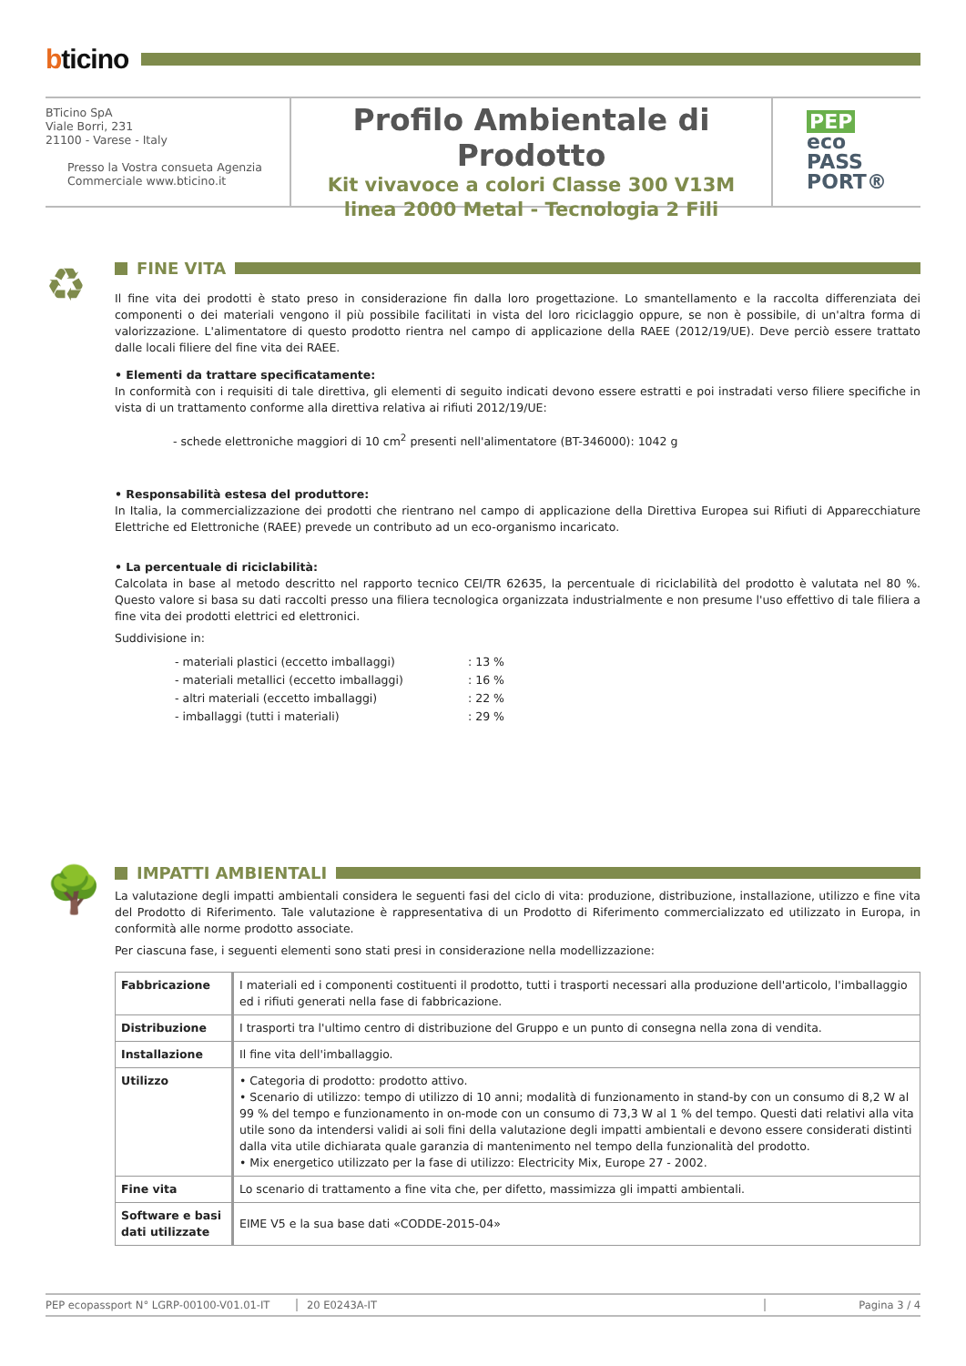bticino
BTicino SpA
Viale Borri, 231
21100 - Varese - Italy
Presso la Vostra consueta Agenzia
Commerciale www.bticino.it
Profilo Ambientale di Prodotto
Kit vivavoce a colori Classe 300 V13M
linea 2000 Metal - Tecnologia 2 Fili
PEP
eco
PASS
PORT®
♻
FINE VITA
Il fine vita dei prodotti è stato preso in considerazione fin dalla loro progettazione. Lo smantellamento e la raccolta differenziata dei componenti o dei materiali vengono il più possibile facilitati in vista del loro riciclaggio oppure, se non è possibile, di un'altra forma di valorizzazione. L'alimentatore di questo prodotto rientra nel campo di applicazione della RAEE (2012/19/UE). Deve perciò essere trattato dalle locali filiere del fine vita dei RAEE.
• Elementi da trattare specificatamente:
In conformità con i requisiti di tale direttiva, gli elementi di seguito indicati devono essere estratti e poi instradati verso filiere specifiche in vista di un trattamento conforme alla direttiva relativa ai rifiuti 2012/19/UE:
- schede elettroniche maggiori di 10 cm<sup>2</sup> presenti nell'alimentatore (BT-346000): 1042 g
• Responsabilità estesa del produttore:
In Italia, la commercializzazione dei prodotti che rientrano nel campo di applicazione della Direttiva Europea sui Rifiuti di Apparecchiature Elettriche ed Elettroniche (RAEE) prevede un contributo ad un eco-organismo incaricato.
• La percentuale di riciclabilità:
Calcolata in base al metodo descritto nel rapporto tecnico CEI/TR 62635, la percentuale di riciclabilità del prodotto è valutata nel 80 %. Questo valore si basa su dati raccolti presso una filiera tecnologica organizzata industrialmente e non presume l'uso effettivo di tale filiera a fine vita dei prodotti elettrici ed elettronici.
Suddivisione in:
| - materiali plastici (eccetto imballaggi) | : 13 % |
| - materiali metallici (eccetto imballaggi) | : 16 % |
| - altri materiali (eccetto imballaggi) | : 22 % |
| - imballaggi (tutti i materiali) | : 29 % |
🌳
IMPATTI AMBIENTALI
La valutazione degli impatti ambientali considera le seguenti fasi del ciclo di vita: produzione, distribuzione, installazione, utilizzo e fine vita del Prodotto di Riferimento. Tale valutazione è rappresentativa di un Prodotto di Riferimento commercializzato ed utilizzato in Europa, in conformità alle norme prodotto associate.
Per ciascuna fase, i seguenti elementi sono stati presi in considerazione nella modellizzazione:
| Fabbricazione | I materiali ed i componenti costituenti il prodotto, tutti i trasporti necessari alla produzione dell'articolo, l'imballaggio ed i rifiuti generati nella fase di fabbricazione. |
| Distribuzione | I trasporti tra l'ultimo centro di distribuzione del Gruppo e un punto di consegna nella zona di vendita. |
| Installazione | Il fine vita dell'imballaggio. |
| Utilizzo | • Categoria di prodotto: prodotto attivo. • Scenario di utilizzo: tempo di utilizzo di 10 anni; modalità di funzionamento in stand-by con un consumo di 8,2 W al 99 % del tempo e funzionamento in on-mode con un consumo di 73,3 W al 1 % del tempo. Questi dati relativi alla vita utile sono da intendersi validi ai soli fini della valutazione degli impatti ambientali e devono essere considerati distinti dalla vita utile dichiarata quale garanzia di mantenimento nel tempo della funzionalità del prodotto. • Mix energetico utilizzato per la fase di utilizzo: Electricity Mix, Europe 27 - 2002. |
| Fine vita | Lo scenario di trattamento a fine vita che, per difetto, massimizza gli impatti ambientali. |
| Software e basi dati utilizzate | EIME V5 e la sua base dati «CODDE-2015-04» |
PEP ecopassport N° LGRP-00100-V01.01-IT 20 E0243A-IT Pagina 3 / 4